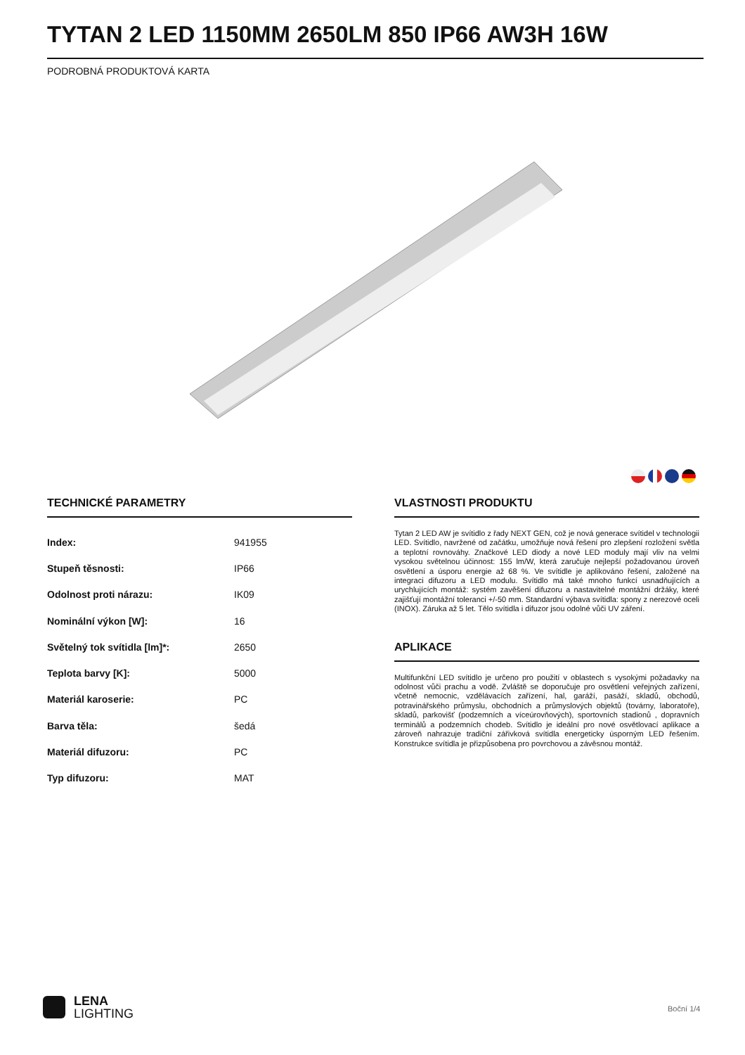TYTAN 2 LED 1150MM 2650LM 850 IP66 AW3H 16W
PODROBNÁ PRODUKTOVÁ KARTA
TECHNICKÉ PARAMETRY
| Index: | 941955 |
| Stupeň těsnosti: | IP66 |
| Odolnost proti nárazu: | IK09 |
| Nominální výkon [W]: | 16 |
| Světelný tok svítidla [lm]*: | 2650 |
| Teplota barvy [K]: | 5000 |
| Materiál karoserie: | PC |
| Barva těla: | šedá |
| Materiál difuzoru: | PC |
| Typ difuzoru: | MAT |
VLASTNOSTI PRODUKTU
Tytan 2 LED AW je svítidlo z řady NEXT GEN, což je nová generace svítidel v technologii LED. Svítidlo, navržené od začátku, umožňuje nová řešení pro zlepšení rozložení světla a teplotní rovnováhy. Značkové LED diody a nové LED moduly mají vliv na velmi vysokou světelnou účinnost: 155 lm/W, která zaručuje nejlepší požadovanou úroveň osvětlení a úsporu energie až 68 %. Ve svítidle je aplikováno řešení, založené na integraci difuzoru a LED modulu. Svítidlo má také mnoho funkcí usnadňujících a urychlujících montáž: systém zavěšení difuzoru a nastavitelné montážní držáky, které zajišťují montážní toleranci +/-50 mm. Standardní výbava svítidla: spony z nerezové oceli (INOX). Záruka až 5 let. Tělo svítidla i difuzor jsou odolné vůči UV záření.
APLIKACE
Multifunkční LED svítidlo je určeno pro použití v oblastech s vysokými požadavky na odolnost vůči prachu a vodě. Zvláště se doporučuje pro osvětlení veřejných zařízení, včetně nemocnic, vzdělávacích zařízení, hal, garáží, pasáží, skladů, obchodů, potravinářského průmyslu, obchodních a průmyslových objektů (továrny, laboratoře), skladů, parkovišť (podzemních a víceúrovňových), sportovních stadionů , dopravních terminálů a podzemních chodeb. Svítidlo je ideální pro nové osvětlovací aplikace a zároveň nahrazuje tradiční zářivková svítidla energeticky úsporným LED řešením. Konstrukce svítidla je přizpůsobena pro povrchovou a závěsnou montáž.
LENA
LIGHTING
Boční 1/4